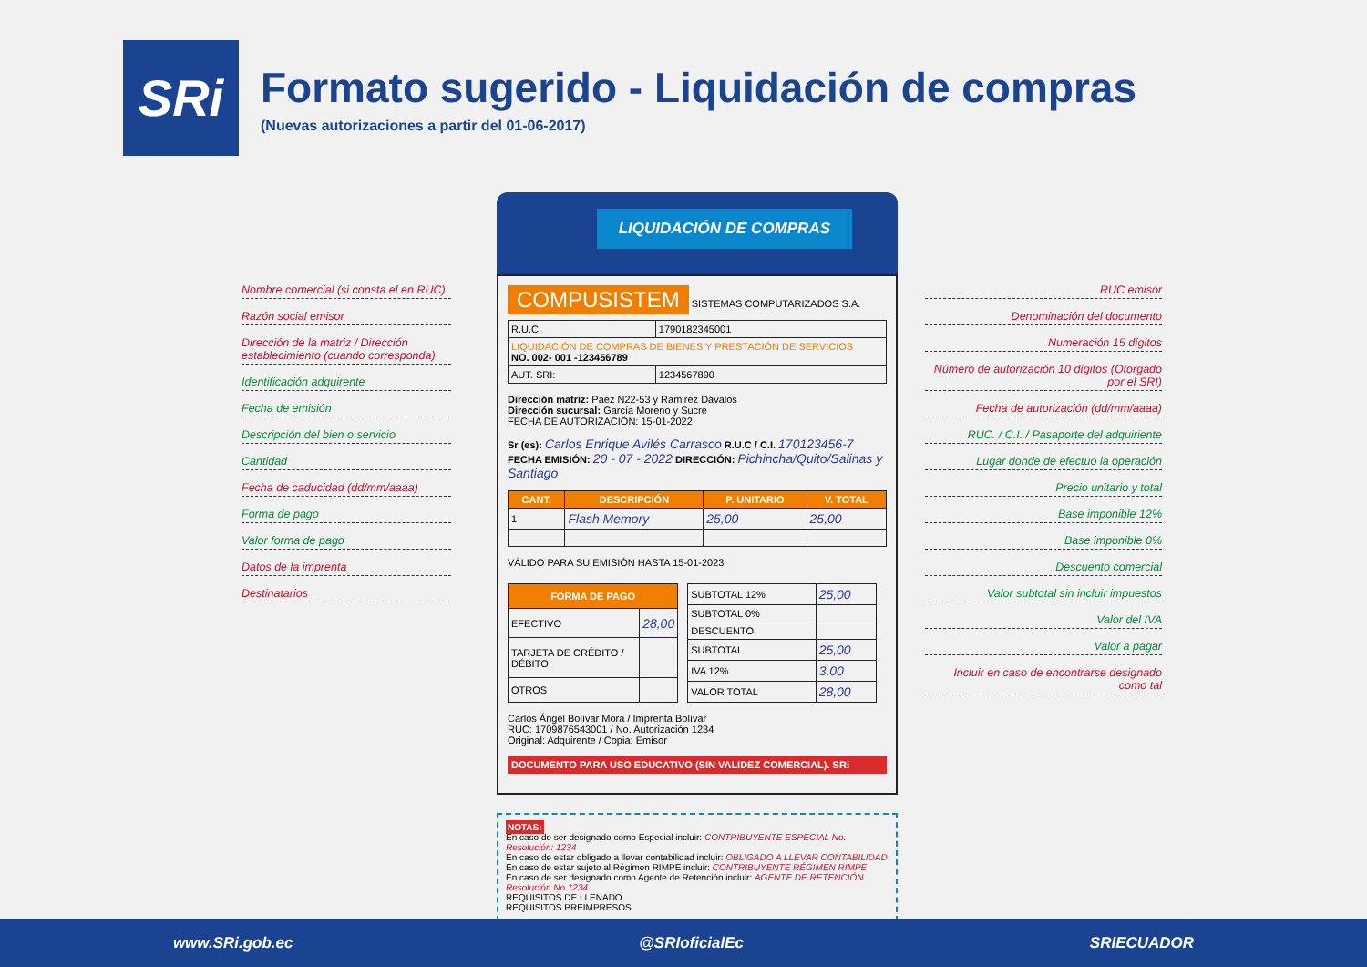SRi
Formato sugerido - Liquidación de compras
(Nuevas autorizaciones a partir del 01-06-2017)
Nombre comercial (si consta el en RUC)
Razón social emisor
Dirección de la matriz / Dirección establecimiento (cuando corresponda)
Identificación adquirente
Fecha de emisión
Descripción del bien o servicio
Cantidad
Fecha de caducidad (dd/mm/aaaa)
Forma de pago
Valor forma de pago
Datos de la imprenta
Destinatarios
LIQUIDACIÓN DE COMPRAS
COMPUSISTEM
SISTEMAS COMPUTARIZADOS S.A.
| R.U.C. | 1790182345001 |
| LIQUIDACIÓN DE COMPRAS DE BIENES Y PRESTACIÓN DE SERVICIOS NO. 002- 001 -123456789 | |
| AUT. SRI: | 1234567890 |
Dirección matriz: Páez N22-53 y Ramirez Dávalos
Dirección sucursal: García Moreno y Sucre
FECHA DE AUTORIZACIÓN: 15-01-2022
Sr (es): Carlos Enrique Avilés Carrasco R.U.C / C.I. 170123456-7
FECHA EMISIÓN: 20 - 07 - 2022 DIRECCIÓN: Pichincha/Quito/Salinas y Santiago
| CANT. | DESCRIPCIÓN | P. UNITARIO | V. TOTAL |
| --- | --- | --- | --- |
| 1 | Flash Memory | 25,00 | 25,00 |
VÁLIDO PARA SU EMISIÓN HASTA 15-01-2023
| FORMA DE PAGO | |
| --- | --- |
| EFECTIVO | 28,00 |
| TARJETA DE CRÉDITO / DÉBITO | |
| OTROS | |
| SUBTOTAL 12% | 25,00 |
| SUBTOTAL 0% | |
| DESCUENTO | |
| SUBTOTAL | 25,00 |
| IVA 12% | 3,00 |
| VALOR TOTAL | 28,00 |
Carlos Ángel Bolívar Mora / Imprenta Bolívar
RUC: 1709876543001 / No. Autorización 1234
Original: Adquirente / Copia: Emisor
DOCUMENTO PARA USO EDUCATIVO (SIN VALIDEZ COMERCIAL). SRi
NOTAS:
En caso de ser designado como Especial incluir: CONTRIBUYENTE ESPECIAL No. Resolución: 1234
En caso de estar obligado a llevar contabilidad incluir: OBLIGADO A LLEVAR CONTABILIDAD
En caso de estar sujeto al Régimen RIMPE incluir: CONTRIBUYENTE RÉGIMEN RIMPE
En caso de ser designado como Agente de Retención incluir: AGENTE DE RETENCIÓN Resolución No.1234
REQUISITOS DE LLENADO
REQUISITOS PREIMPRESOS
RUC emisor
Denominación del documento
Numeración 15 dígitos
Número de autorización 10 dígitos (Otorgado por el SRI)
Fecha de autorización (dd/mm/aaaa)
RUC. / C.I. / Pasaporte del adquiriente
Lugar donde de efectuo la operación
Precio unitario y total
Base imponible 12%
Base imponible 0%
Descuento comercial
Valor subtotal sin incluir impuestos
Valor del IVA
Valor a pagar
Incluir en caso de encontrarse designado como tal
www.SRi.gob.ec @SRIoficialEc SRIECUADOR